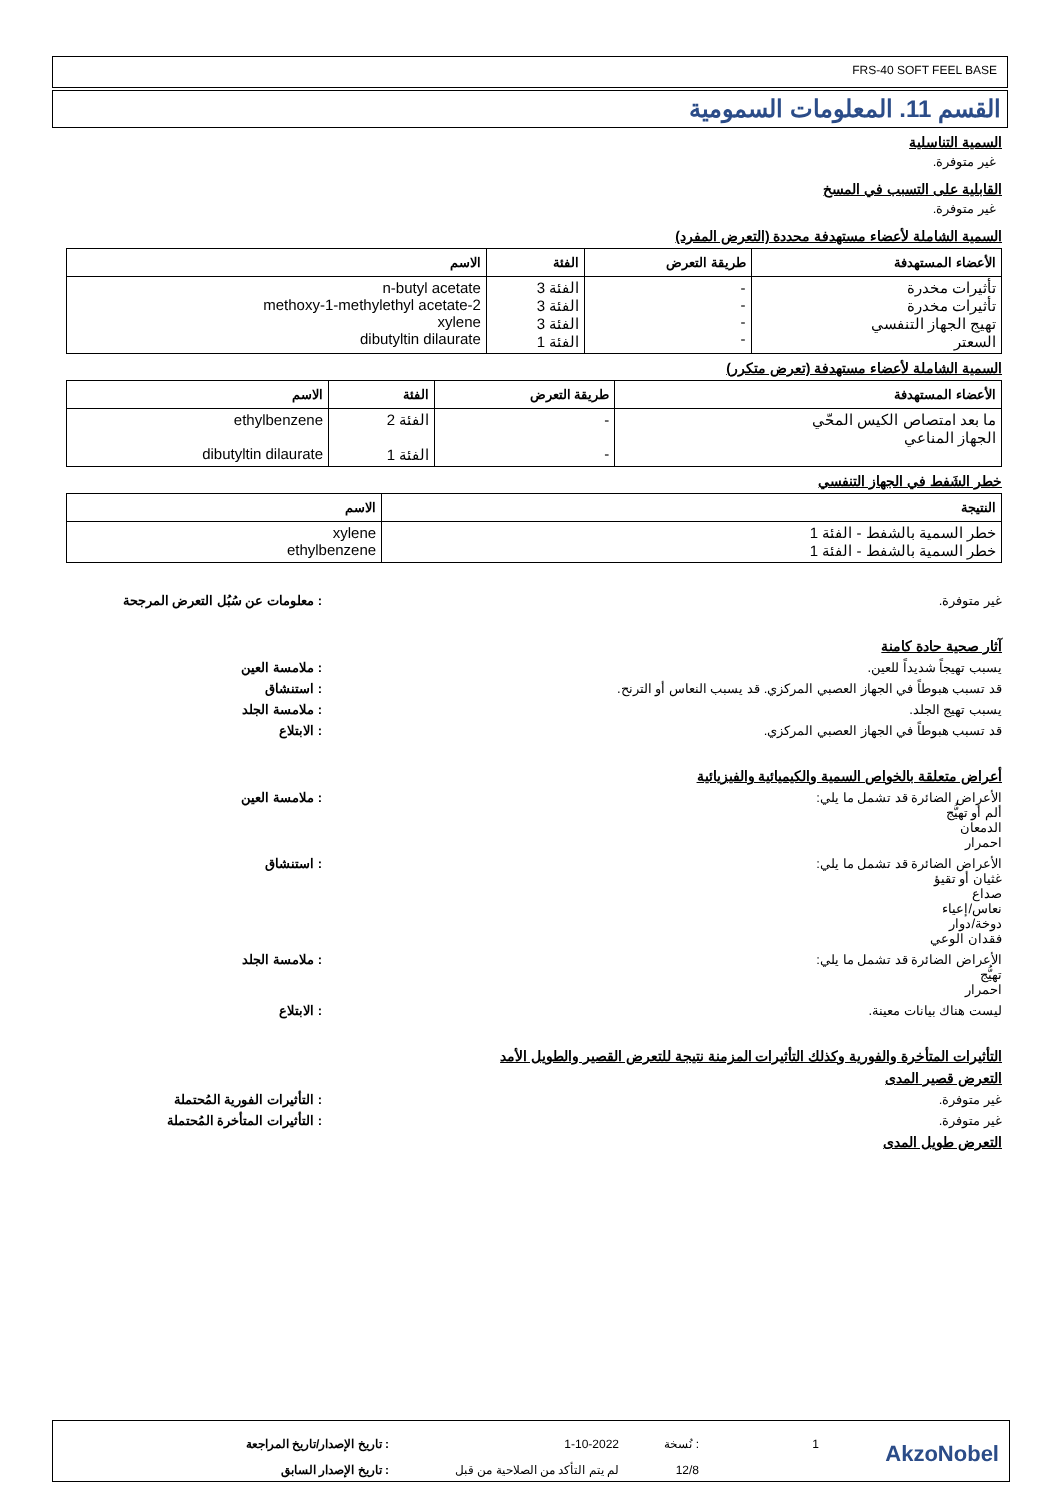FRS-40 SOFT FEEL BASE
القسم 11. المعلومات السمومية
السمية التناسلية
غير متوفرة.
القابلية على التسبب في المسخ
غير متوفرة.
السمية الشاملة لأعضاء مستهدفة محددة (التعرض المفرد)
| الأعضاء المستهدفة | طريقة التعرض | الفئة | الاسم |
| --- | --- | --- | --- |
| تأثيرات مخدرة تأثيرات مخدرة تهيج الجهاز التنفسي السعتر | - - - - | الفئة 3 الفئة 3 الفئة 3 الفئة 1 | n-butyl acetate 2-methoxy-1-methylethyl acetate xylene dibutyltin dilaurate |
السمية الشاملة لأعضاء مستهدفة (تعرض متكرر)
| الأعضاء المستهدفة | طريقة التعرض | الفئة | الاسم |
| --- | --- | --- | --- |
| ما بعد امتصاص الكيس المحّي الجهاز المناعي | - - | الفئة 2 الفئة 1 | ethylbenzene dibutyltin dilaurate |
خطر الشَفط في الجهاز التنفسي
| النتيجة | الاسم |
| --- | --- |
| خطر السمية بالشفط - الفئة 1 خطر السمية بالشفط - الفئة 1 | xylene ethylbenzene |
غير متوفرة. : معلومات عن سُبُل التعرض المرجحة
آثار صحية حادة كامنة
يسبب تهيجاً شديداً للعين. : ملامسة العين
قد تسبب هبوطاً في الجهاز العصبي المركزي. قد يسبب النعاس أو الترنح. : استنشاق
يسبب تهيج الجلد. : ملامسة الجلد
قد تسبب هبوطاً في الجهاز العصبي المركزي. : الابتلاع
أعراض متعلقة بالخواص السمية والكيميائية والفيزيائية
الأعراض الضائرة قد تشمل ما يلي:
ألم أو تهيُّج
الدمعان
احمرار
: ملامسة العين
الأعراض الضائرة قد تشمل ما يلي:
غثيان أو تقيؤ
صداع
نعاس/إعياء
دوخة/دوار
فقدان الوعي
: استنشاق
الأعراض الضائرة قد تشمل ما يلي:
تهيُّج
احمرار
: ملامسة الجلد
ليست هناك بيانات معينة. : الابتلاع
التأثيرات المتأخرة والفورية وكذلك التأثيرات المزمنة نتيجة للتعرض القصير والطويل الأمد
التعرض قصير المدى
غير متوفرة. : التأثيرات الفورية المُحتملة
غير متوفرة. : التأثيرات المتأخرة المُحتملة
التعرض طويل المدى
AkzoNobel
1: نُسخة 1-10-2022: تاريخ الإصدار/تاريخ المراجعة
12/8 لم يتم التأكد من الصلاحية من قبل: تاريخ الإصدار السابق